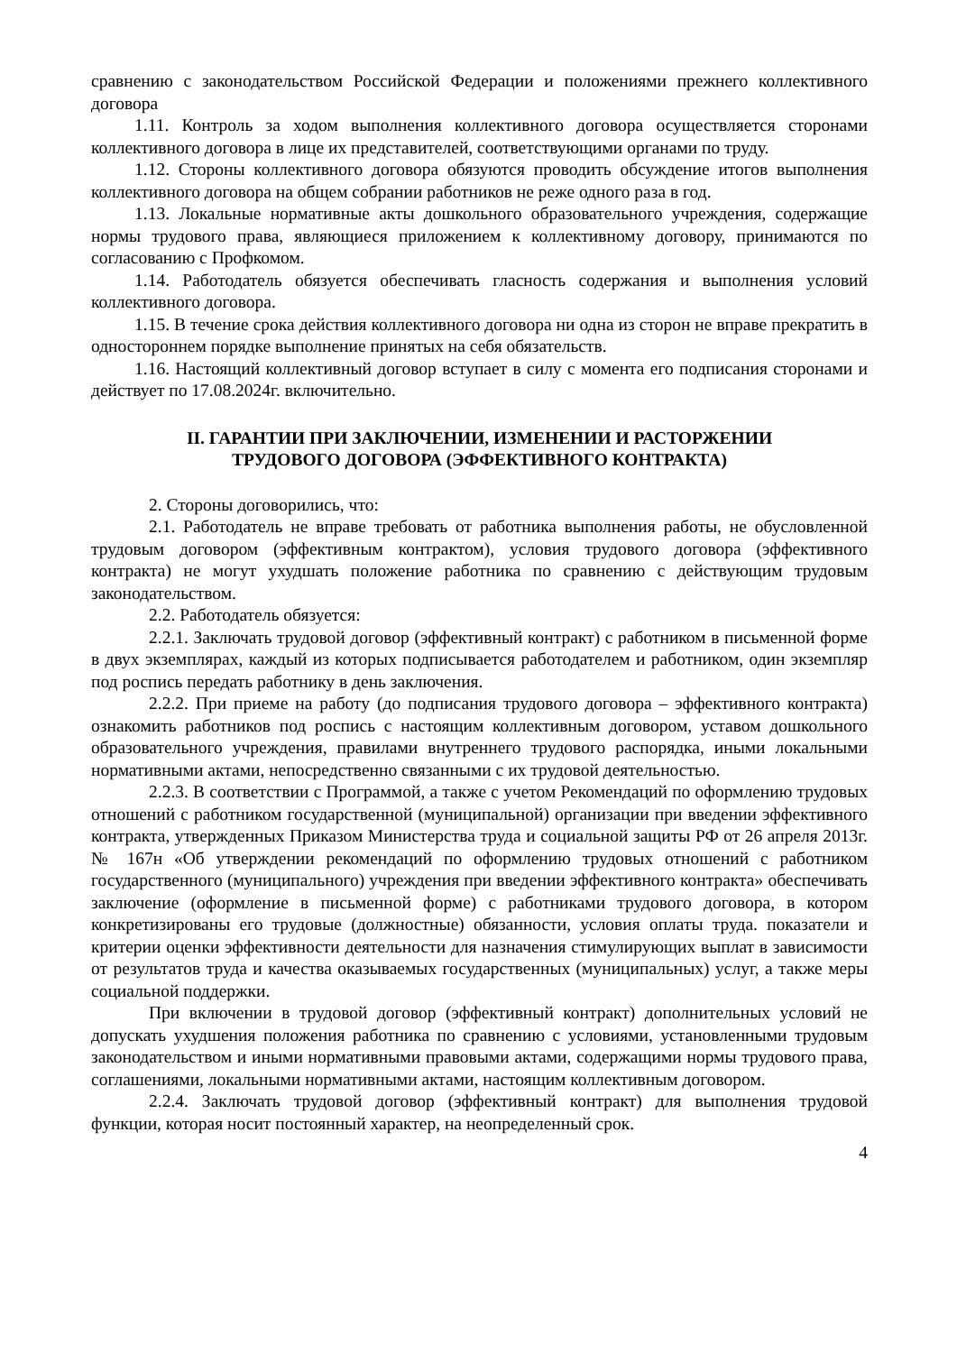сравнению с законодательством Российской Федерации и положениями прежнего коллективного договора
1.11. Контроль за ходом выполнения коллективного договора осуществляется сторонами коллективного договора в лице их представителей, соответствующими органами по труду.
1.12. Стороны коллективного договора обязуются проводить обсуждение итогов выполнения коллективного договора на общем собрании работников не реже одного раза в год.
1.13. Локальные нормативные акты дошкольного образовательного учреждения, содержащие нормы трудового права, являющиеся приложением к коллективному договору, принимаются по согласованию с Профкомом.
1.14. Работодатель обязуется обеспечивать гласность содержания и выполнения условий коллективного договора.
1.15. В течение срока действия коллективного договора ни одна из сторон не вправе прекратить в одностороннем порядке выполнение принятых на себя обязательств.
1.16. Настоящий коллективный договор вступает в силу с момента его подписания сторонами и действует по 17.08.2024г. включительно.
II. ГАРАНТИИ ПРИ ЗАКЛЮЧЕНИИ, ИЗМЕНЕНИИ И РАСТОРЖЕНИИ
ТРУДОВОГО ДОГОВОРА (ЭФФЕКТИВНОГО КОНТРАКТА)
2. Стороны договорились, что:
2.1. Работодатель не вправе требовать от работника выполнения работы, не обусловленной трудовым договором (эффективным контрактом), условия трудового договора (эффективного контракта) не могут ухудшать положение работника по сравнению с действующим трудовым законодательством.
2.2. Работодатель обязуется:
2.2.1. Заключать трудовой договор (эффективный контракт) с работником в письменной форме в двух экземплярах, каждый из которых подписывается работодателем и работником, один экземпляр под роспись передать работнику в день заключения.
2.2.2. При приеме на работу (до подписания трудового договора – эффективного контракта) ознакомить работников под роспись с настоящим коллективным договором, уставом дошкольного образовательного учреждения, правилами внутреннего трудового распорядка, иными локальными нормативными актами, непосредственно связанными с их трудовой деятельностью.
2.2.3. В соответствии с Программой, а также с учетом Рекомендаций по оформлению трудовых отношений с работником государственной (муниципальной) организации при введении эффективного контракта, утвержденных Приказом Министерства труда и социальной защиты РФ от 26 апреля 2013г. № 167н «Об утверждении рекомендаций по оформлению трудовых отношений с работником государственного (муниципального) учреждения при введении эффективного контракта» обеспечивать заключение (оформление в письменной форме) с работниками трудового договора, в котором конкретизированы его трудовые (должностные) обязанности, условия оплаты труда. показатели и критерии оценки эффективности деятельности для назначения стимулирующих выплат в зависимости от результатов труда и качества оказываемых государственных (муниципальных) услуг, а также меры социальной поддержки.
При включении в трудовой договор (эффективный контракт) дополнительных условий не допускать ухудшения положения работника по сравнению с условиями, установленными трудовым законодательством и иными нормативными правовыми актами, содержащими нормы трудового права, соглашениями, локальными нормативными актами, настоящим коллективным договором.
2.2.4. Заключать трудовой договор (эффективный контракт) для выполнения трудовой функции, которая носит постоянный характер, на неопределенный срок.
4